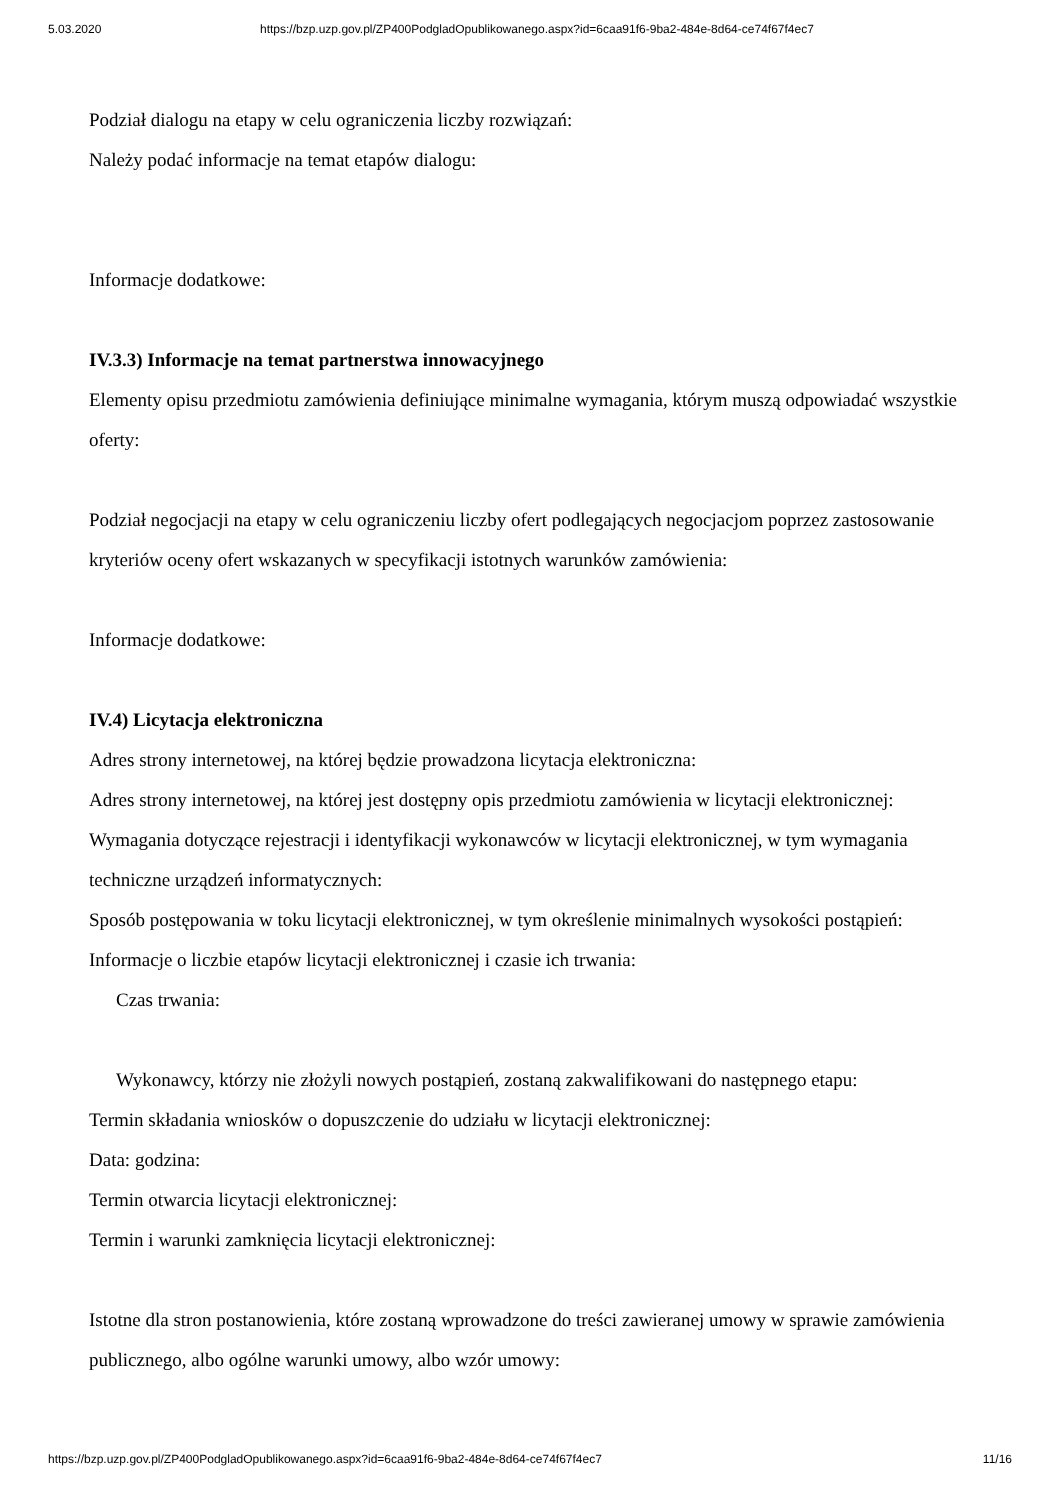5.03.2020 https://bzp.uzp.gov.pl/ZP400PodgladOpublikowanego.aspx?id=6caa91f6-9ba2-484e-8d64-ce74f67f4ec7
Podział dialogu na etapy w celu ograniczenia liczby rozwiązań:
Należy podać informacje na temat etapów dialogu:
Informacje dodatkowe:
IV.3.3) Informacje na temat partnerstwa innowacyjnego
Elementy opisu przedmiotu zamówienia definiujące minimalne wymagania, którym muszą odpowiadać wszystkie oferty:
Podział negocjacji na etapy w celu ograniczeniu liczby ofert podlegających negocjacjom poprzez zastosowanie kryteriów oceny ofert wskazanych w specyfikacji istotnych warunków zamówienia:
Informacje dodatkowe:
IV.4) Licytacja elektroniczna
Adres strony internetowej, na której będzie prowadzona licytacja elektroniczna:
Adres strony internetowej, na której jest dostępny opis przedmiotu zamówienia w licytacji elektronicznej:
Wymagania dotyczące rejestracji i identyfikacji wykonawców w licytacji elektronicznej, w tym wymagania techniczne urządzeń informatycznych:
Sposób postępowania w toku licytacji elektronicznej, w tym określenie minimalnych wysokości postąpień:
Informacje o liczbie etapów licytacji elektronicznej i czasie ich trwania:
Czas trwania:
Wykonawcy, którzy nie złożyli nowych postąpień, zostaną zakwalifikowani do następnego etapu:
Termin składania wniosków o dopuszczenie do udziału w licytacji elektronicznej:
Data: godzina:
Termin otwarcia licytacji elektronicznej:
Termin i warunki zamknięcia licytacji elektronicznej:
Istotne dla stron postanowienia, które zostaną wprowadzone do treści zawieranej umowy w sprawie zamówienia publicznego, albo ogólne warunki umowy, albo wzór umowy:
https://bzp.uzp.gov.pl/ZP400PodgladOpublikowanego.aspx?id=6caa91f6-9ba2-484e-8d64-ce74f67f4ec7 11/16